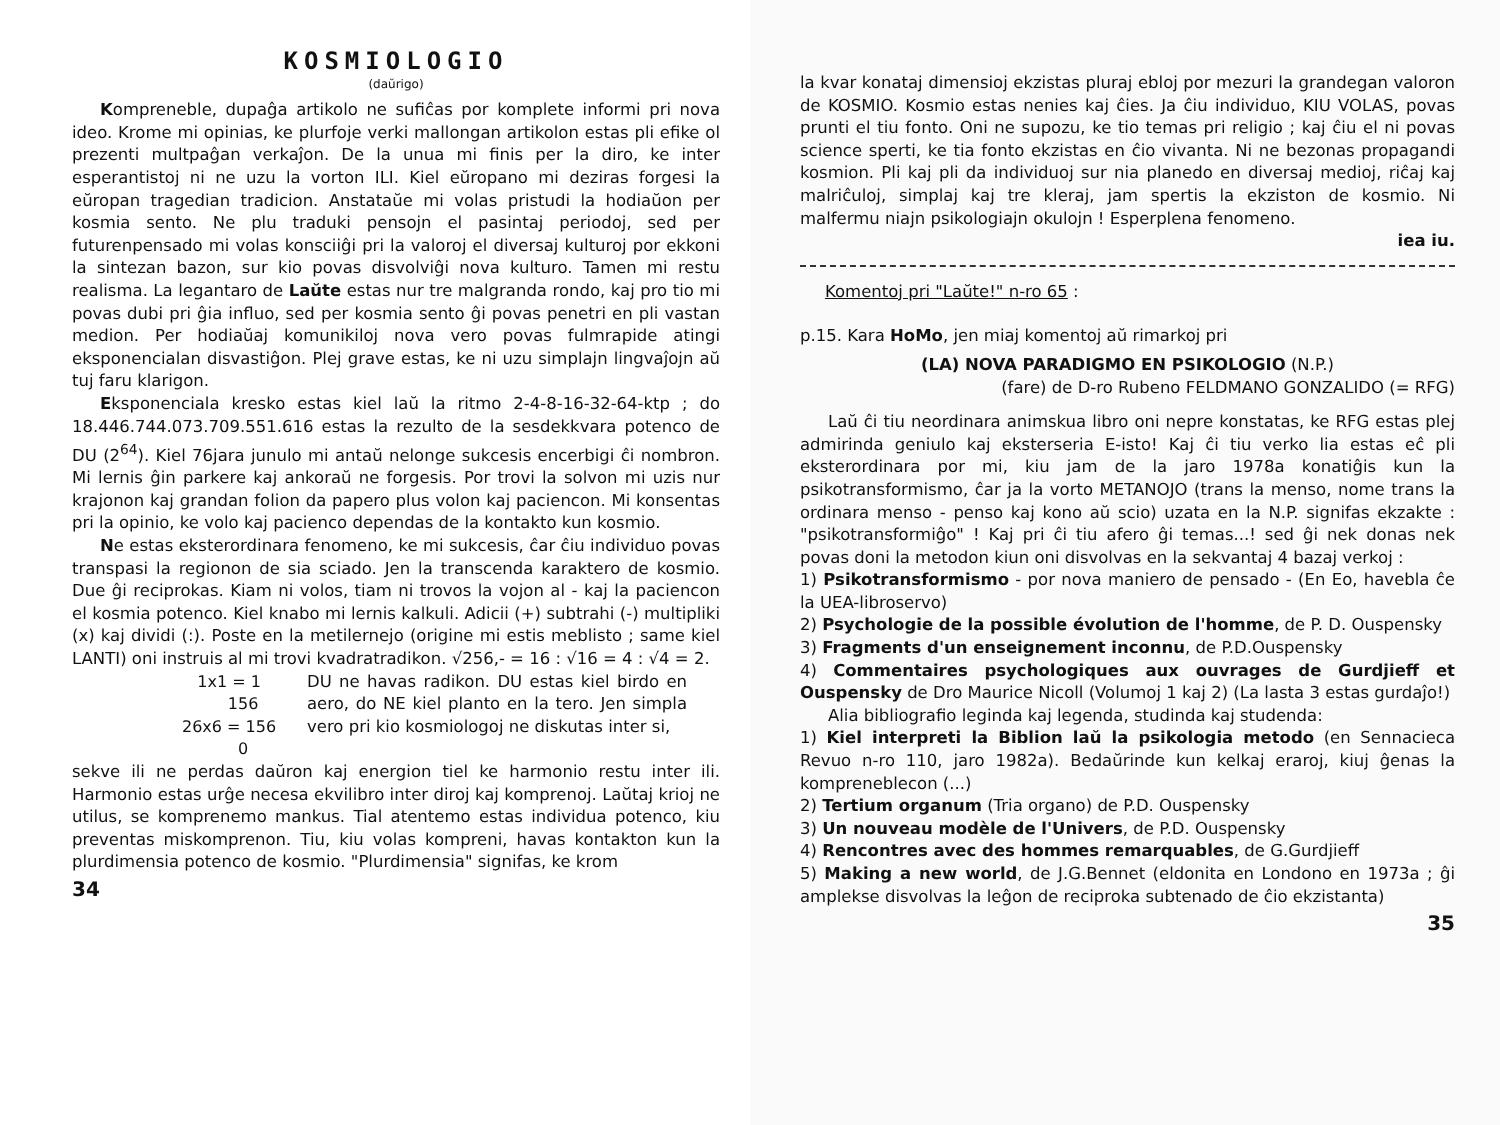KOSMIOLOGIO
(daŭrigo)
Kompreneble, dupaĝa artikolo ne sufiĉas por komplete informi pri nova ideo. Krome mi opinias, ke plurfoje verki mallongan artikolon estas pli efike ol prezenti multpaĝan verkaĵon. De la unua mi finis per la diro, ke inter esperantistoj ni ne uzu la vorton ILI. Kiel eŭropano mi deziras forgesi la eŭropan tragedian tradicion. Anstataŭe mi volas pristudi la hodiaŭon per kosmia sento. Ne plu traduki pensojn el pasintaj periodoj, sed per futurenpensado mi volas konsciiĝi pri la valoroj el diversaj kulturoj por ekkoni la sintezan bazon, sur kio povas disvolviĝi nova kulturo. Tamen mi restu realisma. La legantaro de Laŭte estas nur tre malgranda rondo, kaj pro tio mi povas dubi pri ĝia influo, sed per kosmia sento ĝi povas penetri en pli vastan medion. Per hodiaŭaj komunikiloj nova vero povas fulmrapide atingi eksponencialan disvastiĝon. Plej grave estas, ke ni uzu simplajn lingvaĵojn aŭ tuj faru klarigon.
Eksponenciala kresko estas kiel laŭ la ritmo 2-4-8-16-32-64-ktp ; do 18.446.744.073.709.551.616 estas la rezulto de la sesdekkvara potenco de DU (2<sup>64</sup>). Kiel 76jara junulo mi antaŭ nelonge sukcesis encerbigi ĉi nombron. Mi lernis ĝin parkere kaj ankoraŭ ne forgesis. Por trovi la solvon mi uzis nur krajonon kaj grandan folion da papero plus volon kaj paciencon. Mi konsentas pri la opinio, ke volo kaj pacienco dependas de la kontakto kun kosmio.
Ne estas eksterordinara fenomeno, ke mi sukcesis, ĉar ĉiu individuo povas transpasi la regionon de sia sciado. Jen la transcenda karaktero de kosmio. Due ĝi reciprokas. Kiam ni volos, tiam ni trovos la vojon al - kaj la paciencon el kosmia potenco. Kiel knabo mi lernis kalkuli. Adicii (+) subtrahi (-) multipliki (x) kaj dividi (:). Poste en la metilernejo (origine mi estis meblisto ; same kiel LANTI) oni instruis al mi trovi kvadratradikon. √256,- = 16 : √16 = 4 : √4 = 2.
   1x1 = 1
         156
26x6 = 156
           0
DU ne havas radikon. DU estas kiel birdo en aero, do NE kiel planto en la tero. Jen simpla vero pri kio kosmiologoj ne diskutas inter si,
sekve ili ne perdas daŭron kaj energion tiel ke harmonio restu inter ili. Harmonio estas urĝe necesa ekvilibro inter diroj kaj komprenoj. Laŭtaj krioj ne utilus, se komprenemo mankus. Tial atentemo estas individua potenco, kiu preventas miskomprenon. Tiu, kiu volas kompreni, havas kontakton kun la plurdimensia potenco de kosmio. "Plurdimensia" signifas, ke krom
34
la kvar konataj dimensioj ekzistas pluraj ebloj por mezuri la grandegan valoron de KOSMIO. Kosmio estas nenies kaj ĉies. Ja ĉiu individuo, KIU VOLAS, povas prunti el tiu fonto. Oni ne supozu, ke tio temas pri religio ; kaj ĉiu el ni povas science sperti, ke tia fonto ekzistas en ĉio vivanta. Ni ne bezonas propagandi kosmion. Pli kaj pli da individuoj sur nia planedo en diversaj medioj, riĉaj kaj malriĉuloj, simplaj kaj tre kleraj, jam spertis la ekziston de kosmio. Ni malfermu niajn psikologiajn okulojn ! Esperplena fenomeno.
iea iu.
Komentoj pri "Laŭte!" n-ro 65 :
p.15. Kara HoMo, jen miaj komentoj aŭ rimarkoj pri
(LA) NOVA PARADIGMO EN PSIKOLOGIO (N.P.)
(fare) de D-ro Rubeno FELDMANO GONZALIDO (= RFG)
Laŭ ĉi tiu neordinara animskua libro oni nepre konstatas, ke RFG estas plej admirinda geniulo kaj eksterseria E-isto! Kaj ĉi tiu verko lia estas eĉ pli eksterordinara por mi, kiu jam de la jaro 1978a konatiĝis kun la psikotransformismo, ĉar ja la vorto METANOJO (trans la menso, nome trans la ordinara menso - penso kaj kono aŭ scio) uzata en la N.P. signifas ekzakte : "psikotransformiĝo" ! Kaj pri ĉi tiu afero ĝi temas...! sed ĝi nek donas nek povas doni la metodon kiun oni disvolvas en la sekvantaj 4 bazaj verkoj :
1) Psikotransformismo - por nova maniero de pensado - (En Eo, havebla ĉe la UEA-libroservo)
2) Psychologie de la possible évolution de l'homme, de P. D. Ouspensky
3) Fragments d'un enseignement inconnu, de P.D.Ouspensky
4) Commentaires psychologiques aux ouvrages de Gurdjieff et Ouspensky de Dro Maurice Nicoll (Volumoj 1 kaj 2) (La lasta 3 estas gurdaĵo!)
Alia bibliografio leginda kaj legenda, studinda kaj studenda:
1) Kiel interpreti la Biblion laŭ la psikologia metodo (en Sennacieca Revuo n-ro 110, jaro 1982a). Bedaŭrinde kun kelkaj eraroj, kiuj ĝenas la kompreneblecon (...)
2) Tertium organum (Tria organo) de P.D. Ouspensky
3) Un nouveau modèle de l'Univers, de P.D. Ouspensky
4) Rencontres avec des hommes remarquables, de G.Gurdjieff
5) Making a new world, de J.G.Bennet (eldonita en Londono en 1973a ; ĝi amplekse disvolvas la leĝon de reciproka subtenado de ĉio ekzistanta)
35